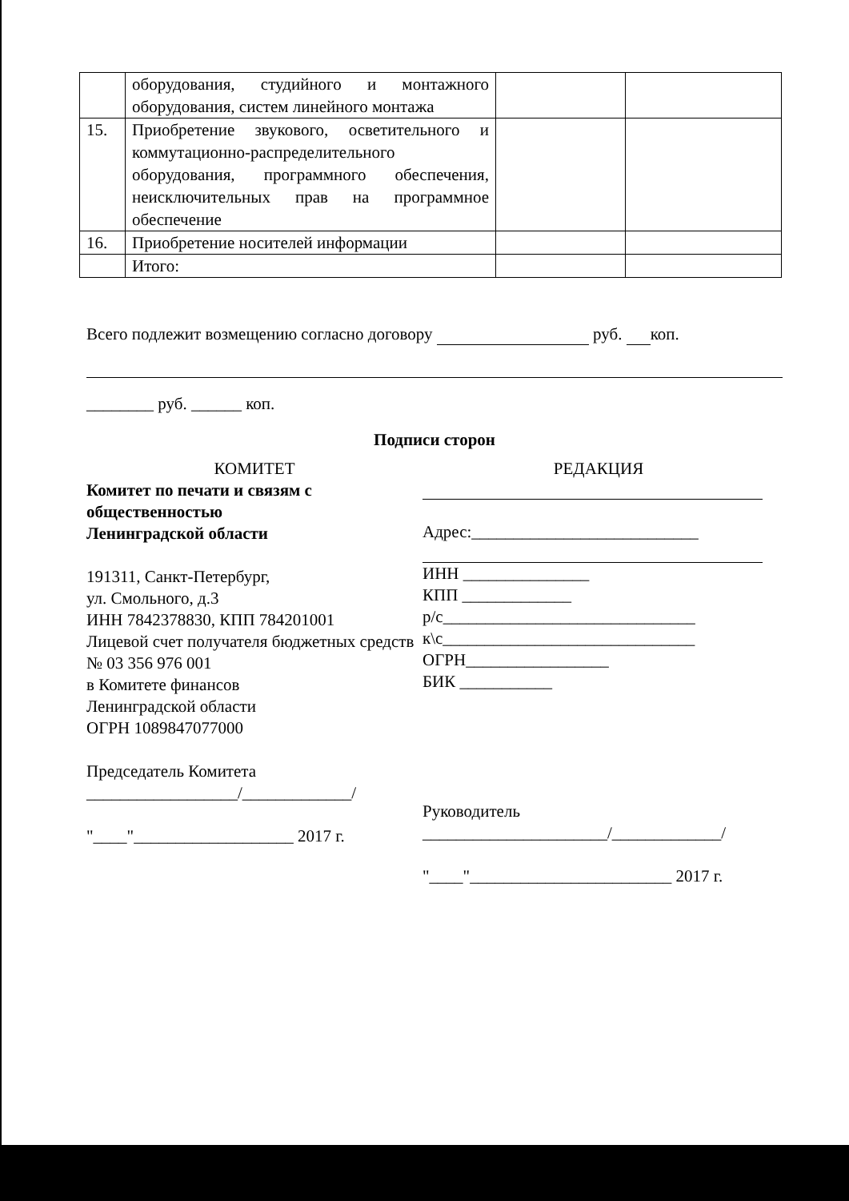| | оборудования, студийного и монтажного оборудования, систем линейного монтажа | | |
| 15. | Приобретение звукового, осветительного и коммутационно-распределительного оборудования, программного обеспечения, неисключительных прав на программное обеспечение | | |
| 16. | Приобретение носителей информации | | |
| | Итого: | | |
Всего подлежит возмещению согласно договору руб. коп.
________ руб. ______ коп.
Подписи сторон
КОМИТЕТ
Комитет по печати и связям с общественностью
Ленинградской области
191311, Санкт-Петербург,
ул. Смольного, д.3
ИНН 7842378830, КПП 784201001
Лицевой счет получателя бюджетных средств
№ 03 356 976 001
в Комитете финансов
Ленинградской области
ОГРН 1089847077000
Председатель Комитета
__________________/_____________/
"____"___________________ 2017 г.
РЕДАКЦИЯ
Адрес:___________________________
ИНН _______________
КПП _____________
р/с______________________________
к\с______________________________
ОГРН_________________
БИК ___________
Руководитель
______________________/_____________/
"____"________________________ 2017 г.